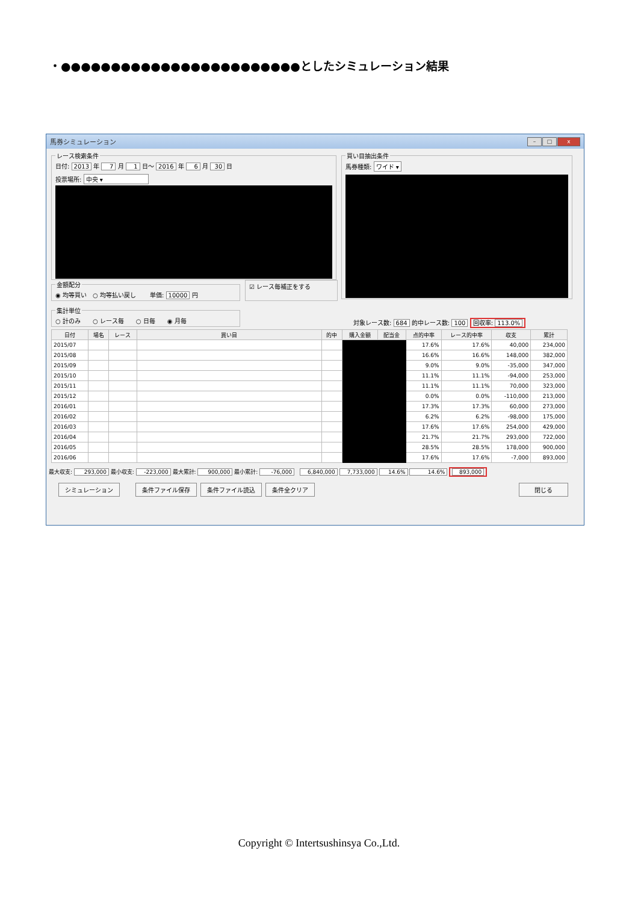・●●●●●●●●●●●●●●●●●●●●●●●●としたシミュレーション結果
馬券シミュレーション – □ x
レース検索条件
日付: 2013 年 7 月 1 日～ 2016 年 6 月 30 日
投票場所: 中央 ▾
買い目抽出条件
馬券種類: ワイド ▾
金額配分◉ 均等買い　○ 均等払い戻し　　 単価: 10000 円 ☑ レース毎補正をする
集計単位○ 計のみ　　○ レース毎　　○ 日毎　　◉ 月毎
対象レース数: 684 的中レース数: 100 回収率: 113.0%
| 日付 | 場名 | レース | 買い目 | 的中 | 購入金額 | 配当金 | 点的中率 | レース的中率 | 収支 | 累計 |
| --- | --- | --- | --- | --- | --- | --- | --- | --- | --- | --- |
| 2015/07 | | | | | | | 17.6% | 17.6% | 40,000 | 234,000 |
| 2015/08 | | | | | | | 16.6% | 16.6% | 148,000 | 382,000 |
| 2015/09 | | | | | | | 9.0% | 9.0% | -35,000 | 347,000 |
| 2015/10 | | | | | | | 11.1% | 11.1% | -94,000 | 253,000 |
| 2015/11 | | | | | | | 11.1% | 11.1% | 70,000 | 323,000 |
| 2015/12 | | | | | | | 0.0% | 0.0% | -110,000 | 213,000 |
| 2016/01 | | | | | | | 17.3% | 17.3% | 60,000 | 273,000 |
| 2016/02 | | | | | | | 6.2% | 6.2% | -98,000 | 175,000 |
| 2016/03 | | | | | | | 17.6% | 17.6% | 254,000 | 429,000 |
| 2016/04 | | | | | | | 21.7% | 21.7% | 293,000 | 722,000 |
| 2016/05 | | | | | | | 28.5% | 28.5% | 178,000 | 900,000 |
| 2016/06 | | | | | | | 17.6% | 17.6% | -7,000 | 893,000 |
最大収支: 293,000 最小収支: -223,000 最大累計: 900,000 最小累計: -76,000 6,840,000 7,733,000 14.6% 14.6% 893,000
シミュレーション 条件ファイル保存 条件ファイル読込 条件全クリア 閉じる
Copyright © Intertsushinsya Co.,Ltd.